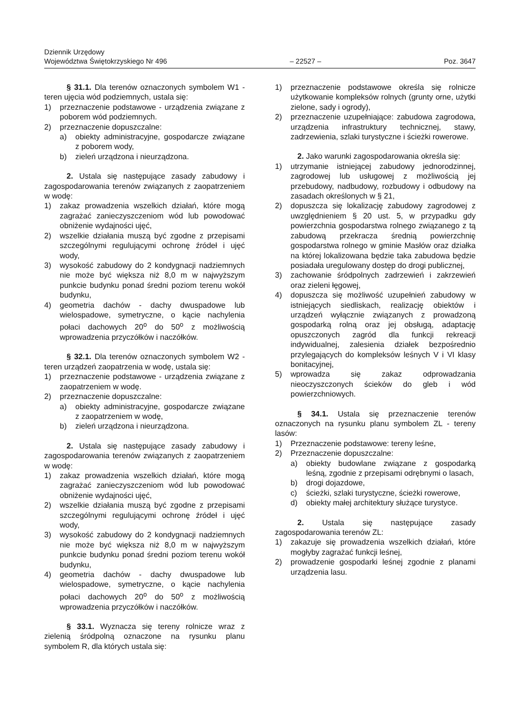Dziennik Urzędowy
Województwa Świętokrzyskiego Nr 496 – 22527 – Poz. 3647
§ 31.1. Dla terenów oznaczonych symbolem W1 - teren ujęcia wód podziemnych, ustala się:
1) przeznaczenie podstawowe - urządzenia związane z poborem wód podziemnych.
2) przeznaczenie dopuszczalne:
a) obiekty administracyjne, gospodarcze związane z poborem wody,
b) zieleń urządzona i nieurządzona.
2. Ustala się następujące zasady zabudowy i zagospodarowania terenów związanych z zaopatrzeniem w wodę:
1) zakaz prowadzenia wszelkich działań, które mogą zagrażać zanieczyszczeniom wód lub powodować obniżenie wydajności ujęć,
2) wszelkie działania muszą być zgodne z przepisami szczególnymi regulującymi ochronę źródeł i ujęć wody,
3) wysokość zabudowy do 2 kondygnacji nadziemnych nie może być większa niż 8,0 m w najwyższym punkcie budynku ponad średni poziom terenu wokół budynku,
4) geometria dachów - dachy dwuspadowe lub wielospadowe, symetryczne, o kącie nachylenia połaci dachowych 20<sup>o</sup> do 50<sup>o</sup> z możliwością wprowadzenia przyczółków i naczółków.
§ 32.1. Dla terenów oznaczonych symbolem W2 - teren urządzeń zaopatrzenia w wodę, ustala się:
1) przeznaczenie podstawowe - urządzenia związane z zaopatrzeniem w wodę.
2) przeznaczenie dopuszczalne:
a) obiekty administracyjne, gospodarcze związane z zaopatrzeniem w wodę,
b) zieleń urządzona i nieurządzona.
2. Ustala się następujące zasady zabudowy i zagospodarowania terenów związanych z zaopatrzeniem w wodę:
1) zakaz prowadzenia wszelkich działań, które mogą zagrażać zanieczyszczeniom wód lub powodować obniżenie wydajności ujęć,
2) wszelkie działania muszą być zgodne z przepisami szczególnymi regulującymi ochronę źródeł i ujęć wody,
3) wysokość zabudowy do 2 kondygnacji nadziemnych nie może być większa niż 8,0 m w najwyższym punkcie budynku ponad średni poziom terenu wokół budynku,
4) geometria dachów - dachy dwuspadowe lub wielospadowe, symetryczne, o kącie nachylenia połaci dachowych 20<sup>o</sup> do 50<sup>o</sup> z możliwością wprowadzenia przyczółków i naczółków.
§ 33.1. Wyznacza się tereny rolnicze wraz z zielenią śródpolną oznaczone na rysunku planu symbolem R, dla których ustala się:
1) przeznaczenie podstawowe określa się rolnicze użytkowanie kompleksów rolnych (grunty orne, użytki zielone, sady i ogrody),
2) przeznaczenie uzupełniające: zabudowa zagrodowa, urządzenia infrastruktury technicznej, stawy, zadrzewienia, szlaki turystyczne i ścieżki rowerowe.
2. Jako warunki zagospodarowania określa się:
1) utrzymanie istniejącej zabudowy jednorodzinnej, zagrodowej lub usługowej z możliwością jej przebudowy, nadbudowy, rozbudowy i odbudowy na zasadach określonych w § 21,
2) dopuszcza się lokalizację zabudowy zagrodowej z uwzględnieniem § 20 ust. 5, w przypadku gdy powierzchnia gospodarstwa rolnego związanego z tą zabudową przekracza średnią powierzchnię gospodarstwa rolnego w gminie Masłów oraz działka na której lokalizowana będzie taka zabudowa będzie posiadała uregulowany dostęp do drogi publicznej,
3) zachowanie śródpolnych zadrzewień i zakrzewień oraz zieleni łęgowej,
4) dopuszcza się możliwość uzupełnień zabudowy w istniejących siedliskach, realizację obiektów i urządzeń wyłącznie związanych z prowadzoną gospodarką rolną oraz jej obsługą, adaptację opuszczonych zagród dla funkcji rekreacji indywidualnej, zalesienia działek bezpośrednio przylegających do kompleksów leśnych V i VI klasy bonitacyjnej,
5) wprowadza się zakaz odprowadzania nieoczyszczonych ścieków do gleb i wód powierzchniowych.
§ 34.1. Ustala się przeznaczenie terenów oznaczonych na rysunku planu symbolem ZL - tereny lasów:
1) Przeznaczenie podstawowe: tereny leśne,
2) Przeznaczenie dopuszczalne:
a) obiekty budowlane związane z gospodarką leśną, zgodnie z przepisami odrębnymi o lasach,
b) drogi dojazdowe,
c) ścieżki, szlaki turystyczne, ścieżki rowerowe,
d) obiekty małej architektury służące turystyce.
2. Ustala się następujące zasady zagospodarowania terenów ZL:
1) zakazuje się prowadzenia wszelkich działań, które mogłyby zagrażać funkcji leśnej,
2) prowadzenie gospodarki leśnej zgodnie z planami urządzenia lasu.